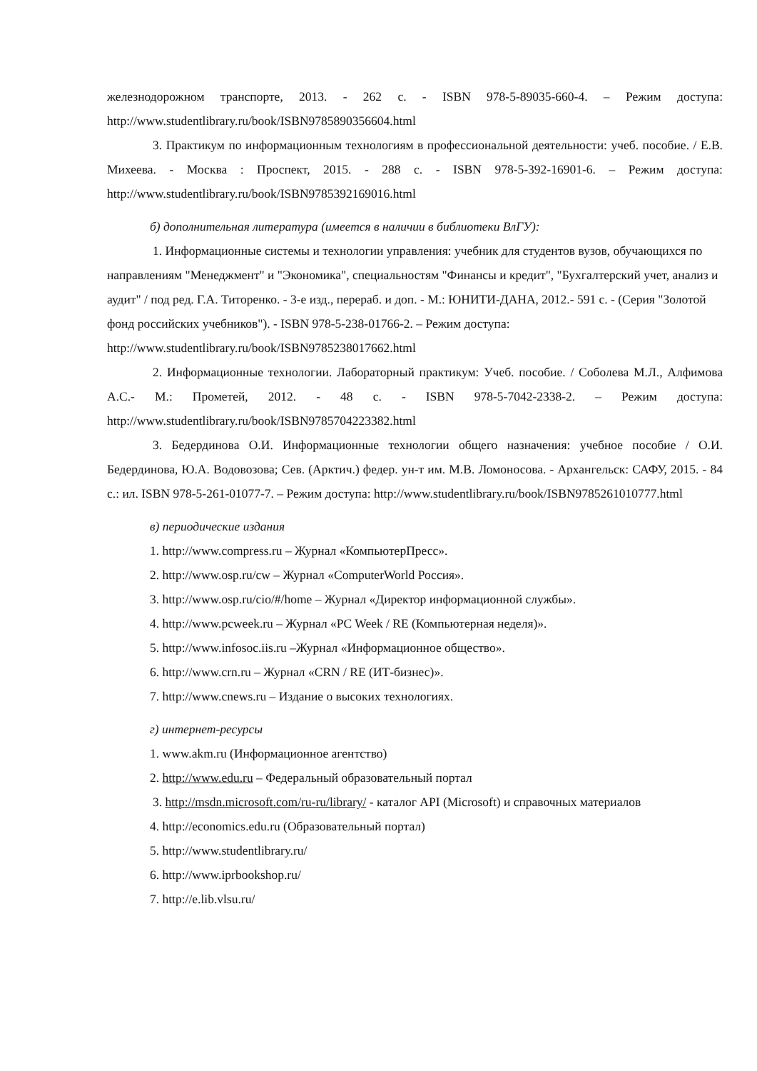железнодорожном транспорте, 2013. - 262 с. - ISBN 978-5-89035-660-4. – Режим доступа: http://www.studentlibrary.ru/book/ISBN9785890356604.html
3. Практикум по информационным технологиям в профессиональной деятельности: учеб. пособие. / Е.В. Михеева. - Москва : Проспект, 2015. - 288 с. - ISBN 978-5-392-16901-6. – Режим доступа: http://www.studentlibrary.ru/book/ISBN9785392169016.html
б) дополнительная литература (имеется в наличии в библиотеки ВлГУ):
1. Информационные системы и технологии управления: учебник для студентов вузов, обучающихся по направлениям "Менеджмент" и "Экономика", специальностям "Финансы и кредит", "Бухгалтерский учет, анализ и аудит" / под ред. Г.А. Титоренко. - 3-е изд., перераб. и доп. - М.: ЮНИТИ-ДАНА, 2012.- 591 с. - (Серия "Золотой фонд российских учебников"). - ISBN 978-5-238-01766-2. – Режим доступа:
http://www.studentlibrary.ru/book/ISBN9785238017662.html
2. Информационные технологии. Лабораторный практикум: Учеб. пособие. / Соболева М.Л., Алфимова А.С.- М.: Прометей, 2012. - 48 с. - ISBN 978-5-7042-2338-2. – Режим доступа: http://www.studentlibrary.ru/book/ISBN9785704223382.html
3. Бедердинова О.И. Информационные технологии общего назначения: учебное пособие / О.И. Бедердинова, Ю.А. Водовозова; Сев. (Арктич.) федер. ун-т им. М.В. Ломоносова. - Архангельск: САФУ, 2015. - 84 с.: ил. ISBN 978-5-261-01077-7. – Режим доступа: http://www.studentlibrary.ru/book/ISBN9785261010777.html
в) периодические издания
1. http://www.compress.ru – Журнал «КомпьютерПресс».
2. http://www.osp.ru/cw – Журнал «ComputerWorld Россия».
3. http://www.osp.ru/cio/#/home – Журнал «Директор информационной службы».
4. http://www.pcweek.ru – Журнал «PC Week / RE (Компьютерная неделя)».
5. http://www.infosoc.iis.ru –Журнал «Информационное общество».
6. http://www.crn.ru – Журнал «CRN / RE (ИТ-бизнес)».
7. http://www.cnews.ru – Издание о высоких технологиях.
г) интернет-ресурсы
1. www.akm.ru (Информационное агентство)
2. http://www.edu.ru – Федеральный образовательный портал
3. http://msdn.microsoft.com/ru-ru/library/ - каталог API (Microsoft) и справочных материалов
4. http://economics.edu.ru (Образовательный портал)
5. http://www.studentlibrary.ru/
6. http://www.iprbookshop.ru/
7. http://e.lib.vlsu.ru/